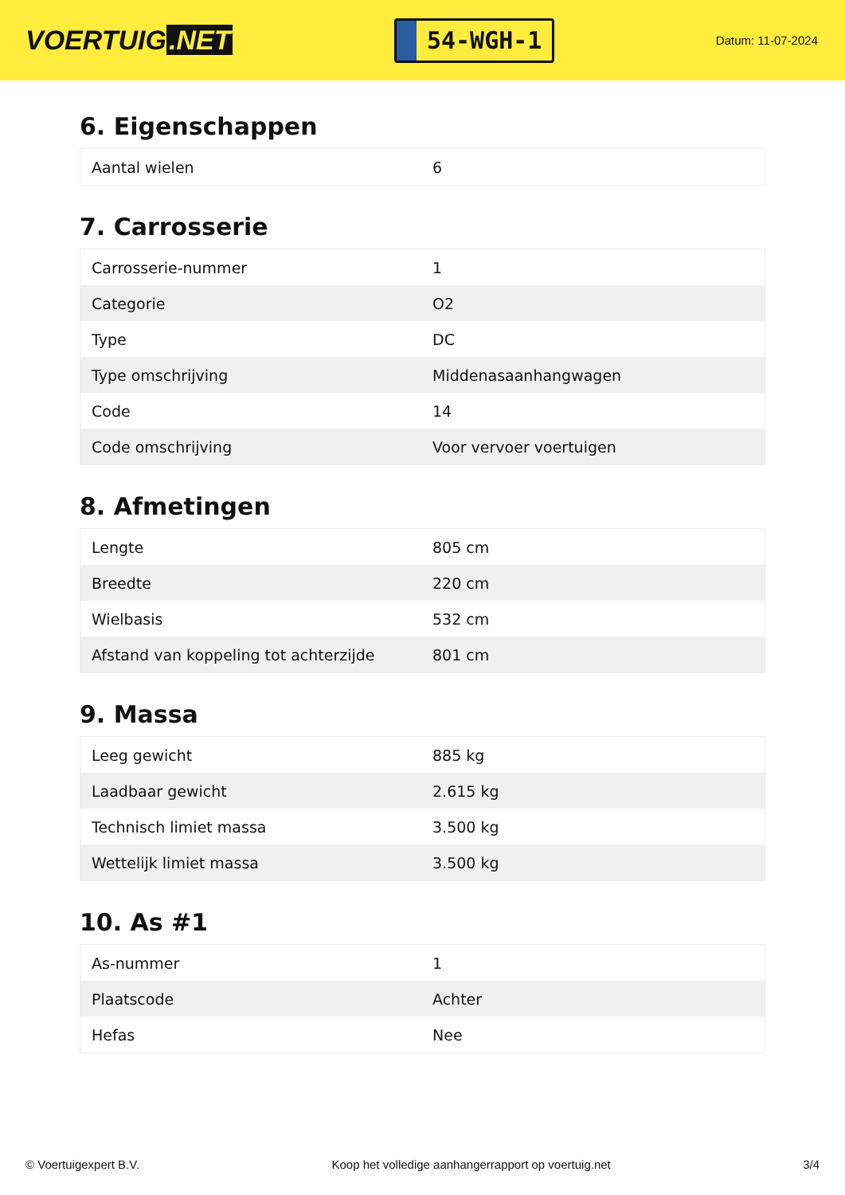VOERTUIG.NET
54-WGH-1
Datum: 11-07-2024
6. Eigenschappen
| Aantal wielen | 6 |
7. Carrosserie
| Carrosserie-nummer | 1 |
| Categorie | O2 |
| Type | DC |
| Type omschrijving | Middenasaanhangwagen |
| Code | 14 |
| Code omschrijving | Voor vervoer voertuigen |
8. Afmetingen
| Lengte | 805 cm |
| Breedte | 220 cm |
| Wielbasis | 532 cm |
| Afstand van koppeling tot achterzijde | 801 cm |
9. Massa
| Leeg gewicht | 885 kg |
| Laadbaar gewicht | 2.615 kg |
| Technisch limiet massa | 3.500 kg |
| Wettelijk limiet massa | 3.500 kg |
10. As #1
| As-nummer | 1 |
| Plaatscode | Achter |
| Hefas | Nee |
© Voertuigexpert B.V. Koop het volledige aanhangerrapport op voertuig.net 3/4